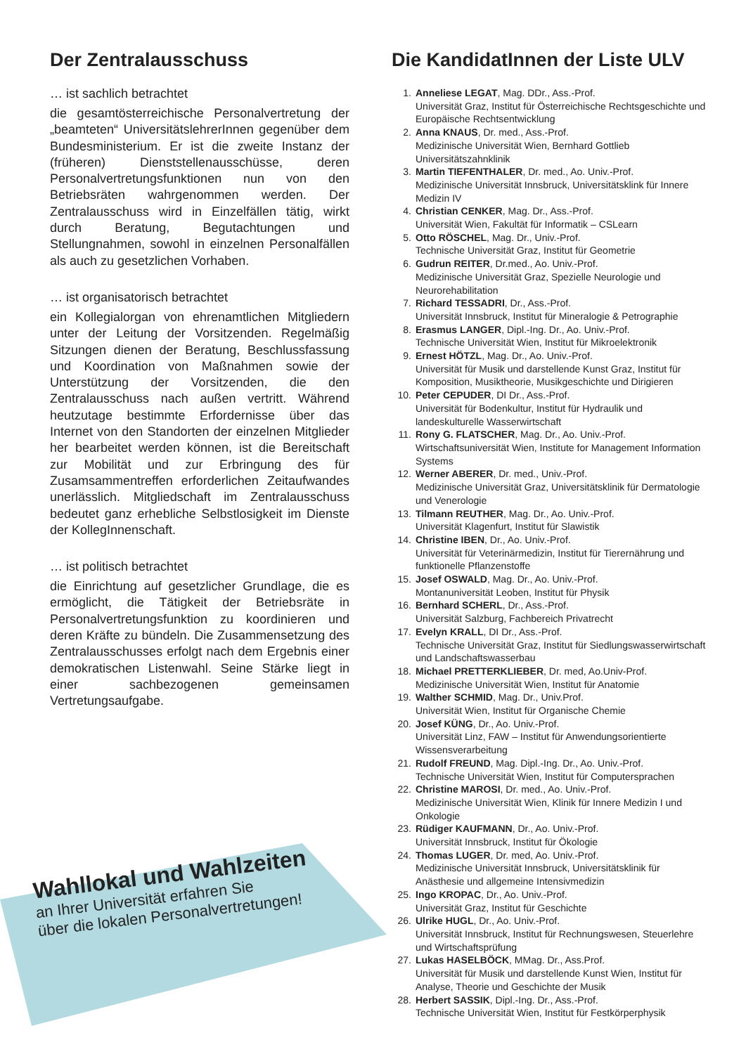Der Zentralausschuss
… ist sachlich betrachtet
die gesamtösterreichische Personalvertretung der „beamteten“ UniversitätslehrerInnen gegenüber dem Bundesministerium. Er ist die zweite Instanz der (früheren) Dienststellenausschüsse, deren Personalvertretungsfunktionen nun von den Betriebsräten wahrgenommen werden. Der Zentralausschuss wird in Einzelfällen tätig, wirkt durch Beratung, Begutachtungen und Stellungnahmen, sowohl in einzelnen Personalfällen als auch zu gesetzlichen Vorhaben.
… ist organisatorisch betrachtet
ein Kollegialorgan von ehrenamtlichen Mitgliedern unter der Leitung der Vorsitzenden. Regelmäßig Sitzungen dienen der Beratung, Beschlussfassung und Koordination von Maßnahmen sowie der Unterstützung der Vorsitzenden, die den Zentralausschuss nach außen vertritt. Während heutzutage bestimmte Erfordernisse über das Internet von den Standorten der einzelnen Mitglieder her bearbeitet werden können, ist die Bereitschaft zur Mobilität und zur Erbringung des für Zusamsammentreffen erforderlichen Zeitaufwandes unerlässlich. Mitgliedschaft im Zentralausschuss bedeutet ganz erhebliche Selbstlosigkeit im Dienste der KollegInnenschaft.
… ist politisch betrachtet
die Einrichtung auf gesetzlicher Grundlage, die es ermöglicht, die Tätigkeit der Betriebsräte in Personalvertretungsfunktion zu koordinieren und deren Kräfte zu bündeln. Die Zusammensetzung des Zentralausschusses erfolgt nach dem Ergebnis einer demokratischen Listenwahl. Seine Stärke liegt in einer sachbezogenen gemeinsamen Vertretungsaufgabe.
Die KandidatInnen der Liste ULV
1. Anneliese LEGAT, Mag. DDr., Ass.-Prof.
Universität Graz, Institut für Österreichische Rechtsgeschichte und Europäische Rechtsentwicklung
2. Anna KNAUS, Dr. med., Ass.-Prof.
Medizinische Universität Wien, Bernhard Gottlieb Universitätszahnklinik
3. Martin TIEFENTHALER, Dr. med., Ao. Univ.-Prof.
Medizinische Universität Innsbruck, Universitätsklink für Innere Medizin IV
4. Christian CENKER, Mag. Dr., Ass.-Prof.
Universität Wien, Fakultät für Informatik – CSLearn
5. Otto RÖSCHEL, Mag. Dr., Univ.-Prof.
Technische Universität Graz, Institut für Geometrie
6. Gudrun REITER, Dr.med., Ao. Univ.-Prof.
Medizinische Universität Graz, Spezielle Neurologie und Neurorehabilitation
7. Richard TESSADRI, Dr., Ass.-Prof.
Universität Innsbruck, Institut für Mineralogie & Petrographie
8. Erasmus LANGER, Dipl.-Ing. Dr., Ao. Univ.-Prof.
Technische Universität Wien, Institut für Mikroelektronik
9. Ernest HÖTZL, Mag. Dr., Ao. Univ.-Prof.
Universität für Musik und darstellende Kunst Graz, Institut für Komposition, Musiktheorie, Musikgeschichte und Dirigieren
10. Peter CEPUDER, DI Dr., Ass.-Prof.
Universität für Bodenkultur, Institut für Hydraulik und landeskulturelle Wasserwirtschaft
11. Rony G. FLATSCHER, Mag. Dr., Ao. Univ.-Prof.
Wirtschaftsuniversität Wien, Institute for Management Information Systems
12. Werner ABERER, Dr. med., Univ.-Prof.
Medizinische Universität Graz, Universitätsklinik für Dermatologie und Venerologie
13. Tilmann REUTHER, Mag. Dr., Ao. Univ.-Prof.
Universität Klagenfurt, Institut für Slawistik
14. Christine IBEN, Dr., Ao. Univ.-Prof.
Universität für Veterinärmedizin, Institut für Tierernährung und funktionelle Pflanzenstoffe
15. Josef OSWALD, Mag. Dr., Ao. Univ.-Prof.
Montanuniversität Leoben, Institut für Physik
16. Bernhard SCHERL, Dr., Ass.-Prof.
Universität Salzburg, Fachbereich Privatrecht
17. Evelyn KRALL, DI Dr., Ass.-Prof.
Technische Universität Graz, Institut für Siedlungswasserwirtschaft und Landschaftswasserbau
18. Michael PRETTERKLIEBER, Dr. med, Ao.Univ-Prof.
Medizinische Universität Wien, Institut für Anatomie
19. Walther SCHMID, Mag. Dr., Univ.Prof.
Universität Wien, Institut für Organische Chemie
20. Josef KÜNG, Dr., Ao. Univ.-Prof.
Universität Linz, FAW – Institut für Anwendungsorientierte Wissensverarbeitung
21. Rudolf FREUND, Mag. Dipl.-Ing. Dr., Ao. Univ.-Prof.
Technische Universität Wien, Institut für Computersprachen
22. Christine MAROSI, Dr. med., Ao. Univ.-Prof.
Medizinische Universität Wien, Klinik für Innere Medizin I und Onkologie
23. Rüdiger KAUFMANN, Dr., Ao. Univ.-Prof.
Universität Innsbruck, Institut für Ökologie
24. Thomas LUGER, Dr. med, Ao. Univ.-Prof.
Medizinische Universität Innsbruck, Universitätsklinik für Anästhesie und allgemeine Intensivmedizin
25. Ingo KROPAC, Dr., Ao. Univ.-Prof.
Universität Graz, Institut für Geschichte
26. Ulrike HUGL, Dr., Ao. Univ.-Prof.
Universität Innsbruck, Institut für Rechnungswesen, Steuerlehre und Wirtschaftsprüfung
27. Lukas HASELBÖCK, MMag. Dr., Ass.Prof.
Universität für Musik und darstellende Kunst Wien, Institut für Analyse, Theorie und Geschichte der Musik
28. Herbert SASSIK, Dipl.-Ing. Dr., Ass.-Prof.
Technische Universität Wien, Institut für Festkörperphysik
Wahllokal und Wahlzeiten
an Ihrer Universität erfahren Sie
über die lokalen Personalvertretungen!